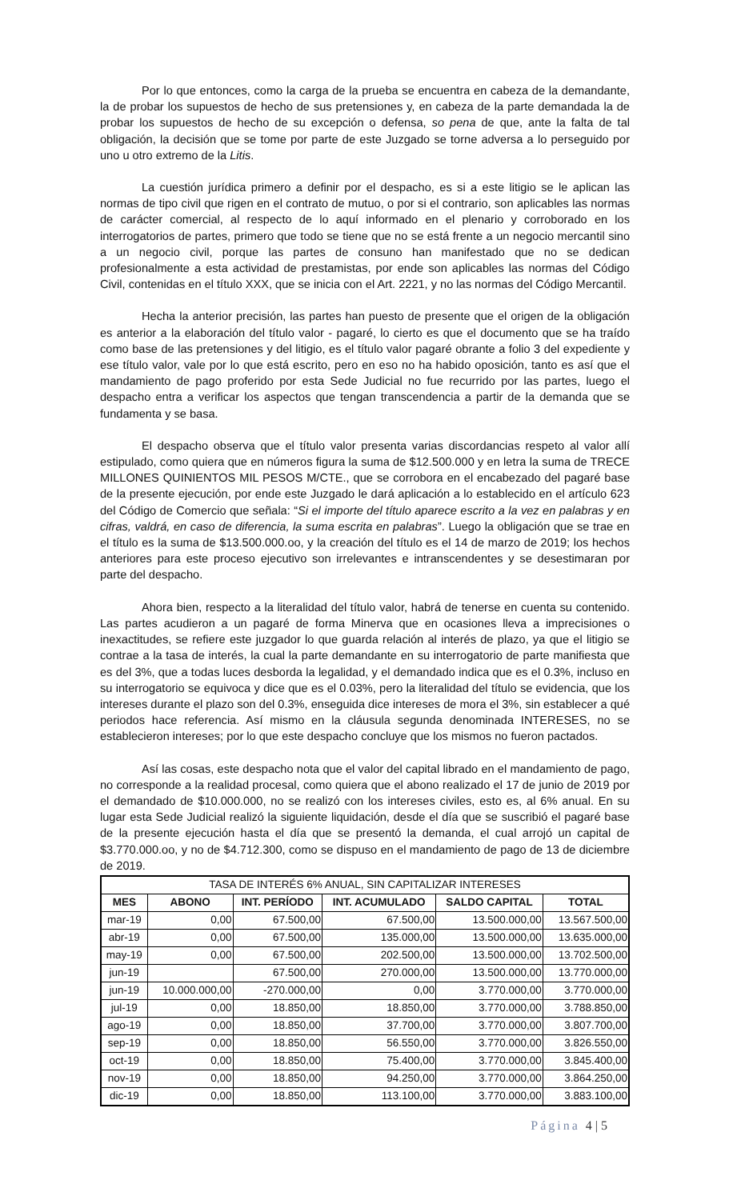Por lo que entonces, como la carga de la prueba se encuentra en cabeza de la demandante, la de probar los supuestos de hecho de sus pretensiones y, en cabeza de la parte demandada la de probar los supuestos de hecho de su excepción o defensa, so pena de que, ante la falta de tal obligación, la decisión que se tome por parte de este Juzgado se torne adversa a lo perseguido por uno u otro extremo de la Litis.
La cuestión jurídica primero a definir por el despacho, es si a este litigio se le aplican las normas de tipo civil que rigen en el contrato de mutuo, o por si el contrario, son aplicables las normas de carácter comercial, al respecto de lo aquí informado en el plenario y corroborado en los interrogatorios de partes, primero que todo se tiene que no se está frente a un negocio mercantil sino a un negocio civil, porque las partes de consuno han manifestado que no se dedican profesionalmente a esta actividad de prestamistas, por ende son aplicables las normas del Código Civil, contenidas en el título XXX, que se inicia con el Art. 2221, y no las normas del Código Mercantil.
Hecha la anterior precisión, las partes han puesto de presente que el origen de la obligación es anterior a la elaboración del título valor - pagaré, lo cierto es que el documento que se ha traído como base de las pretensiones y del litigio, es el título valor pagaré obrante a folio 3 del expediente y ese título valor, vale por lo que está escrito, pero en eso no ha habido oposición, tanto es así que el mandamiento de pago proferido por esta Sede Judicial no fue recurrido por las partes, luego el despacho entra a verificar los aspectos que tengan transcendencia a partir de la demanda que se fundamenta y se basa.
El despacho observa que el título valor presenta varias discordancias respeto al valor allí estipulado, como quiera que en números figura la suma de $12.500.000 y en letra la suma de TRECE MILLONES QUINIENTOS MIL PESOS M/CTE., que se corrobora en el encabezado del pagaré base de la presente ejecución, por ende este Juzgado le dará aplicación a lo establecido en el artículo 623 del Código de Comercio que señala: “Si el importe del título aparece escrito a la vez en palabras y en cifras, valdrá, en caso de diferencia, la suma escrita en palabras”. Luego la obligación que se trae en el título es la suma de $13.500.000.oo, y la creación del título es el 14 de marzo de 2019; los hechos anteriores para este proceso ejecutivo son irrelevantes e intranscendentes y se desestimaran por parte del despacho.
Ahora bien, respecto a la literalidad del título valor, habrá de tenerse en cuenta su contenido. Las partes acudieron a un pagaré de forma Minerva que en ocasiones lleva a imprecisiones o inexactitudes, se refiere este juzgador lo que guarda relación al interés de plazo, ya que el litigio se contrae a la tasa de interés, la cual la parte demandante en su interrogatorio de parte manifiesta que es del 3%, que a todas luces desborda la legalidad, y el demandado indica que es el 0.3%, incluso en su interrogatorio se equivoca y dice que es el 0.03%, pero la literalidad del título se evidencia, que los intereses durante el plazo son del 0.3%, enseguida dice intereses de mora el 3%, sin establecer a qué periodos hace referencia. Así mismo en la cláusula segunda denominada INTERESES, no se establecieron intereses; por lo que este despacho concluye que los mismos no fueron pactados.
Así las cosas, este despacho nota que el valor del capital librado en el mandamiento de pago, no corresponde a la realidad procesal, como quiera que el abono realizado el 17 de junio de 2019 por el demandado de $10.000.000, no se realizó con los intereses civiles, esto es, al 6% anual. En su lugar esta Sede Judicial realizó la siguiente liquidación, desde el día que se suscribió el pagaré base de la presente ejecución hasta el día que se presentó la demanda, el cual arrojó un capital de $3.770.000.oo, y no de $4.712.300, como se dispuso en el mandamiento de pago de 13 de diciembre de 2019.
| TASA DE INTERÉS 6% ANUAL, SIN CAPITALIZAR INTERESES | | | | | |
| --- | --- | --- | --- | --- | --- |
| MES | ABONO | INT. PERÍODO | INT. ACUMULADO | SALDO CAPITAL | TOTAL |
| mar-19 | 0,00 | 67.500,00 | 67.500,00 | 13.500.000,00 | 13.567.500,00 |
| abr-19 | 0,00 | 67.500,00 | 135.000,00 | 13.500.000,00 | 13.635.000,00 |
| may-19 | 0,00 | 67.500,00 | 202.500,00 | 13.500.000,00 | 13.702.500,00 |
| jun-19 | | 67.500,00 | 270.000,00 | 13.500.000,00 | 13.770.000,00 |
| jun-19 | 10.000.000,00 | -270.000,00 | 0,00 | 3.770.000,00 | 3.770.000,00 |
| jul-19 | 0,00 | 18.850,00 | 18.850,00 | 3.770.000,00 | 3.788.850,00 |
| ago-19 | 0,00 | 18.850,00 | 37.700,00 | 3.770.000,00 | 3.807.700,00 |
| sep-19 | 0,00 | 18.850,00 | 56.550,00 | 3.770.000,00 | 3.826.550,00 |
| oct-19 | 0,00 | 18.850,00 | 75.400,00 | 3.770.000,00 | 3.845.400,00 |
| nov-19 | 0,00 | 18.850,00 | 94.250,00 | 3.770.000,00 | 3.864.250,00 |
| dic-19 | 0,00 | 18.850,00 | 113.100,00 | 3.770.000,00 | 3.883.100,00 |
Página 4 | 5